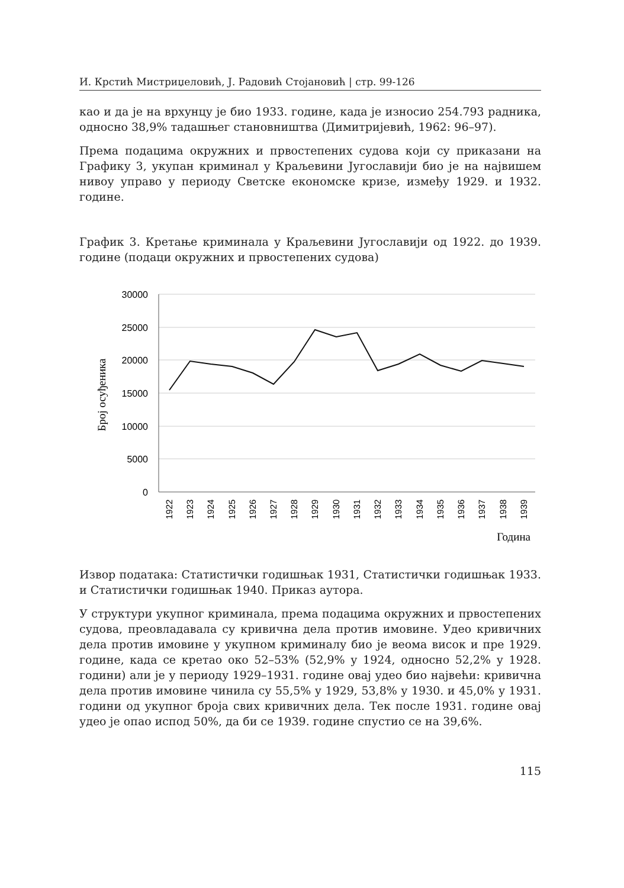И. Крстић Мистриџеловић, Ј. Радовић Стојановић | стр. 99-126
као и да је на врхунцу је био 1933. године, када је износио 254.793 радника, односно 38,9% тадашњег становништва (Димитријевић, 1962: 96–97).
Према подацима окружних и првостепених судова који су приказани на Графику 3, укупан криминал у Краљевини Југославији био је на највишем нивоу управо у периоду Светске економске кризе, између 1929. и 1932. године.
График 3. Кретање криминала у Краљевини Југославији од 1922. до 1939. године (подаци окружних и првостепених судова)
30000
25000
20000
15000
10000
5000
0
Број осуђеника
1922
1923
1924
1925
1926
1927
1928
1929
1930
1931
1932
1933
1934
1935
1936
1937
1938
1939
Година
Извор података: Статистички годишњак 1931, Статистички годишњак 1933. и Статистички годишњак 1940. Приказ аутора.
У структури укупног криминала, према подацима окружних и првостепених судова, преовладавала су кривична дела против имовине. Удео кривичних дела против имовине у укупном криминалу био је веома висок и пре 1929. године, када се кретао око 52–53% (52,9% у 1924, односно 52,2% у 1928. години) али је у периоду 1929–1931. године овај удео био највећи: кривична дела против имовине чинила су 55,5% у 1929, 53,8% у 1930. и 45,0% у 1931. години од укупног броја свих кривичних дела. Тек после 1931. године овај удео је опао испод 50%, да би се 1939. године спустио се на 39,6%.
115